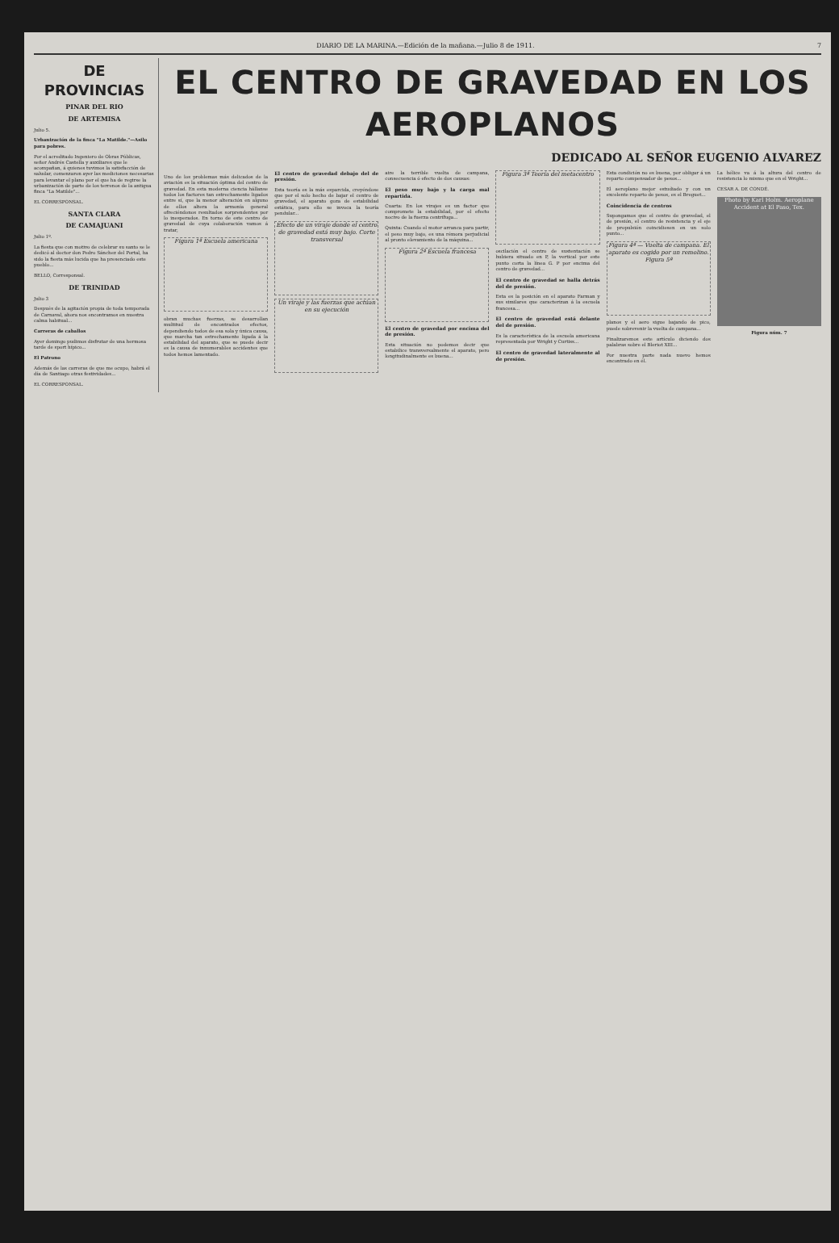DIARIO DE LA MARINA.—Edición de la mañana.—Julio 8 de 1911. 7
DE PROVINCIAS
PINAR DEL RIO
DE ARTEMISA
Julio 5.
Urbanización de la finca "La Matilde."—Asilo para pobres.
Por el acreditado Ingeniero de Obras Públicas, señor Andrés Castella y auxiliares que le acompañan, á quienes tuvimos la satisfacción de saludar, comenzaron ayer las mediciones necesarias para levantar el plano por el que ha de regirse la urbanización de parte de los terrenos de la antigua finca "La Matilde"...
EL CORRESPONSAL.
SANTA CLARA
DE CAMAJUANI
Julio 1º.
La fiesta que con motivo de celebrar su santo se le dedicó al doctor don Pedro Sánchez del Portal, ha sido la fiesta más lucida que ha presenciado este pueblo...
BELLO, Corresponsal.
DE TRINIDAD
Julio 3
Después de la agitación propia de toda temporada de Carnaval, ahora nos encontramos en nuestra calma habitual...
Carreras de caballos
Ayer domingo pudimos disfrutar de una hermosa tarde de sport hípico...
El Patrono
Además de las carreras de que me ocupo, habrá el día de Santiago otras festividades...
EL CORRESPONSAL.
EL CENTRO DE GRAVEDAD EN LOS AEROPLANOS
DEDICADO AL SEÑOR EUGENIO ALVAREZ
Uno de los problemas más delicados de la aviación es la situación óptima del centro de gravedad. En esta moderna ciencia hállanse todos los factores tan estrechamente ligados entre sí, que la menor alteración en alguno de ellos altera la armonía general ofreciéndonos resultados sorprendentes por lo inesperados. En torno de este centro de gravedad de cuya colaboración vamos á tratar,
Figura 1ª Escuela americana
obran muchas fuerzas, se desarrollan multitud de encontrados efectos, dependiendo todos de esa sola y única causa, que marcha tan estrechamente ligada á la estabilidad del aparato, que se puede decir es la causa de innumerables accidentes que todos hemos lamentado.
El centro de gravedad debajo del de presión.
Esta teoría es la más esparcida, creyéndose que por el solo hecho de bajar el centro de gravedad, el aparato goza de estabilidad estática, para ello se invoca la teoría pendular...
Efecto de un viraje donde el centro de gravedad está muy bajo. Corte transversal
Un viraje y las fuerzas que actúan en su ejecución
aire la terrible vuelta de campana, consecuencia ó efecto de dos causas:
El peso muy bajo y la carga mal repartida.
Cuarta: En los virajes es un factor que compromete la estabilidad, por el efecto nocivo de la fuerza centrífuga...
Quinta: Cuando el motor arranca para partir, el peso muy bajo, es una rémora perjudicial al pronto elevamiento de la máquina...
Figura 2ª Escuela francesa
El centro de gravedad por encima del de presión.
Esta situación no podemos decir que estabilice transversalmente el aparato, pero longitudinalmente es buena...
Figura 3ª Teoría del metacentro
oscilación el centro de sustentación se hubiera situado en P, la vertical por este punto corta la línea G. P por encima del centro de gravedad...
El centro de gravedad se halla detrás del de presión.
Esta es la posición en el aparato Farman y sus similares que caracterizan á la escuela francesa...
El centro de gravedad está delante del de presión.
Es la característica de la escuela americana representada por Wright y Curtiss...
El centro de gravedad lateralmente al de presión.
Esta condición no es buena, por obligar á un reparto compensador de pesos...
El aeroplano mejor estudiado y con un excelente reparto de pesos, es el Breguet...
Coincidencia de centros
Supongamos que el centro de gravedad, el de presión, el centro de resistencia y el eje de propulsión coincidiesen en un solo punto...
Figura 4ª — Vuelta de campana. El aparato es cogido por un remolino. Figura 5ª
planos y el aero sigue bajando de pico, puede sobrevenir la vuelta de campana...
Finalizaremos este artículo diciendo dos palabras sobre el Bleriot XIII...
Por nuestra parte nada nuevo hemos encontrado en él.
La hélice va á la altura del centro de resistencia lo mismo que en el Wright...
CESAR A. DE CONDÉ.
Photo by Karl Holm. Aeroplane Accident at El Paso, Tex.
Figura núm. 7